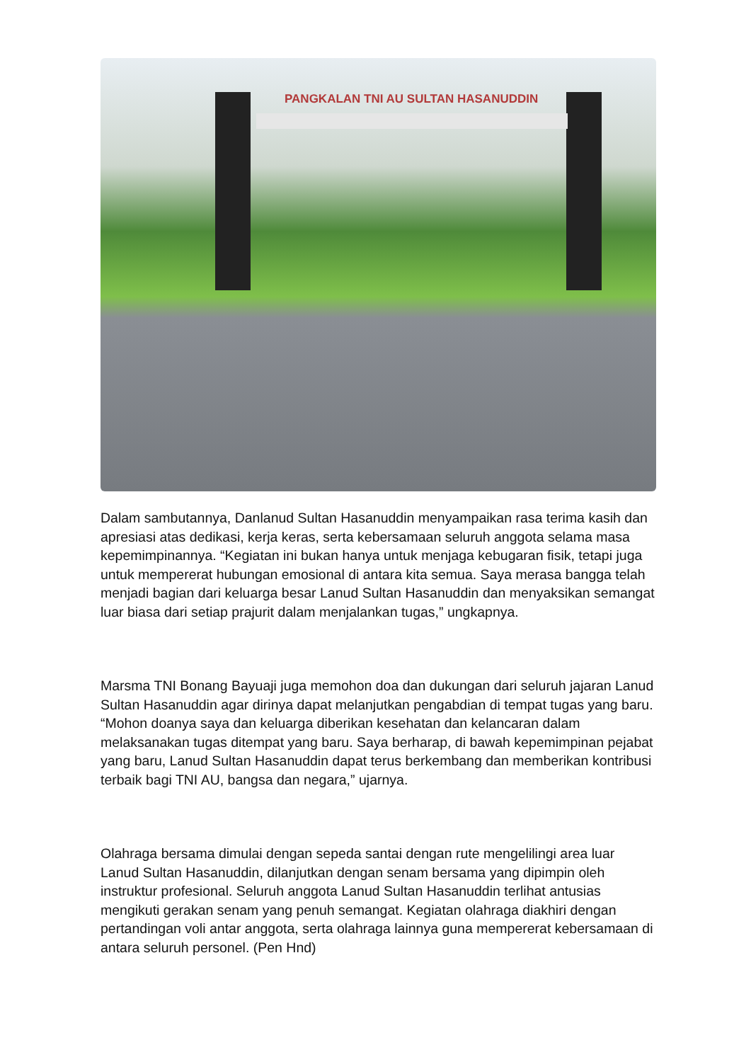PANGKALAN TNI AU SULTAN HASANUDDIN
Dalam sambutannya, Danlanud Sultan Hasanuddin menyampaikan rasa terima kasih dan apresiasi atas dedikasi, kerja keras, serta kebersamaan seluruh anggota selama masa kepemimpinannya. “Kegiatan ini bukan hanya untuk menjaga kebugaran fisik, tetapi juga untuk mempererat hubungan emosional di antara kita semua. Saya merasa bangga telah menjadi bagian dari keluarga besar Lanud Sultan Hasanuddin dan menyaksikan semangat luar biasa dari setiap prajurit dalam menjalankan tugas,” ungkapnya.
Marsma TNI Bonang Bayuaji juga memohon doa dan dukungan dari seluruh jajaran Lanud Sultan Hasanuddin agar dirinya dapat melanjutkan pengabdian di tempat tugas yang baru. “Mohon doanya saya dan keluarga diberikan kesehatan dan kelancaran dalam melaksanakan tugas ditempat yang baru. Saya berharap, di bawah kepemimpinan pejabat yang baru, Lanud Sultan Hasanuddin dapat terus berkembang dan memberikan kontribusi terbaik bagi TNI AU, bangsa dan negara,” ujarnya.
Olahraga bersama dimulai dengan sepeda santai dengan rute mengelilingi area luar Lanud Sultan Hasanuddin, dilanjutkan dengan senam bersama yang dipimpin oleh instruktur profesional. Seluruh anggota Lanud Sultan Hasanuddin terlihat antusias mengikuti gerakan senam yang penuh semangat. Kegiatan olahraga diakhiri dengan pertandingan voli antar anggota, serta olahraga lainnya guna mempererat kebersamaan di antara seluruh personel. (Pen Hnd)